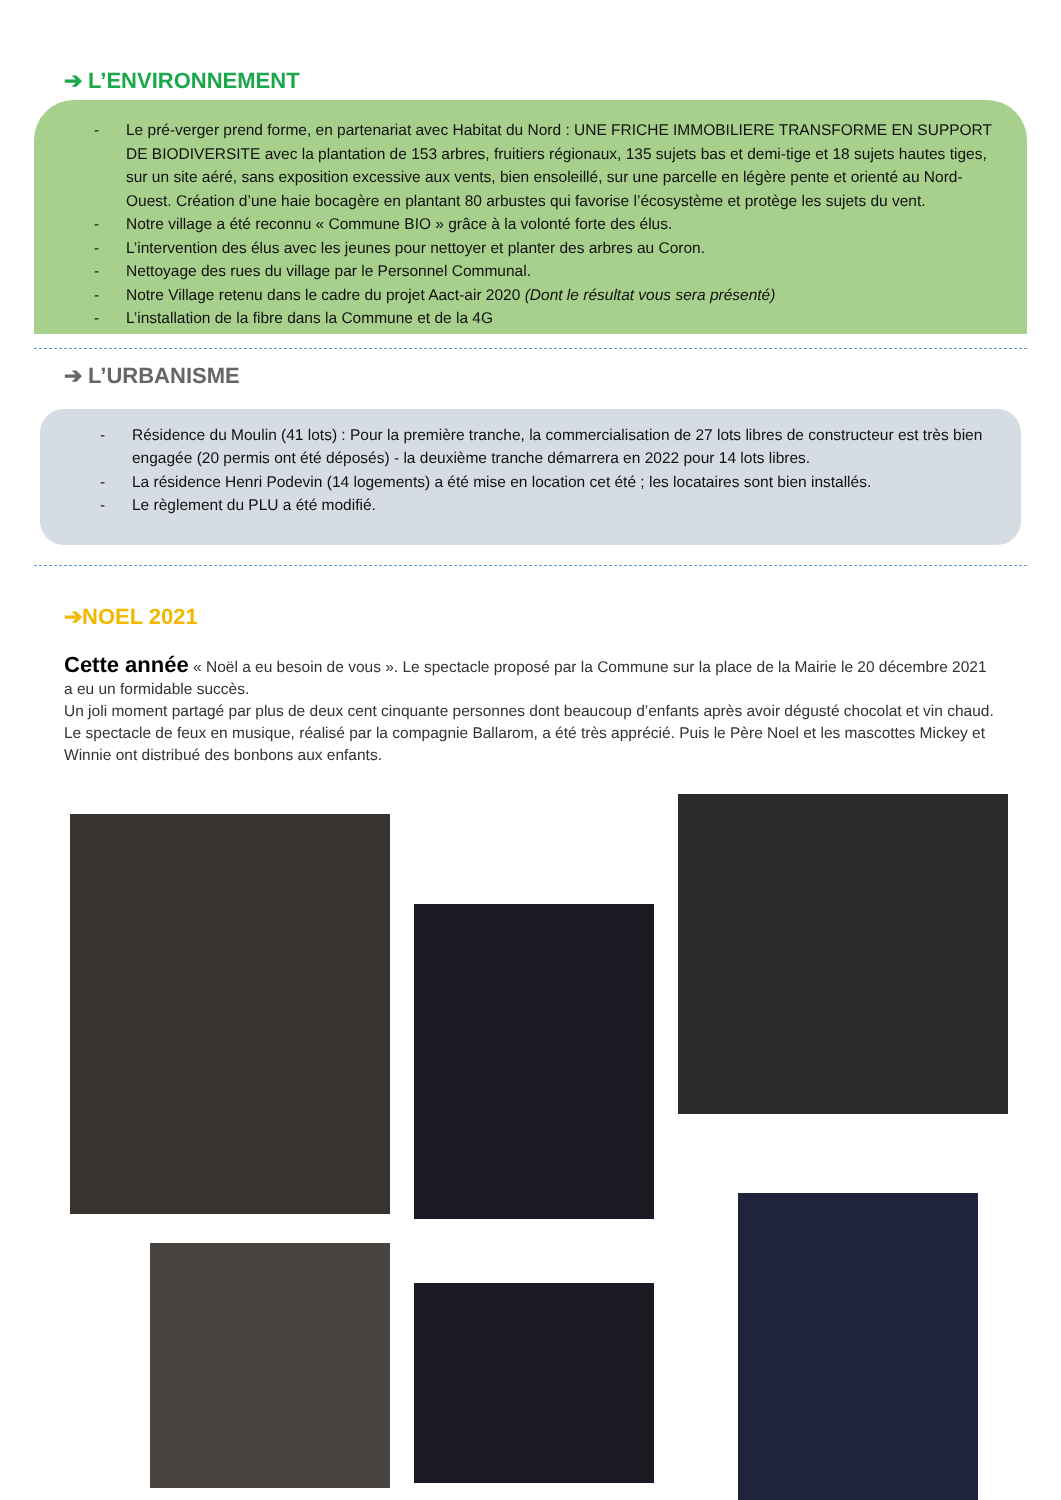➔ L’ENVIRONNEMENT
- Le pré-verger prend forme, en partenariat avec Habitat du Nord : UNE FRICHE IMMOBILIERE TRANSFORME EN SUPPORT DE BIODIVERSITE avec la plantation de 153 arbres, fruitiers régionaux, 135 sujets bas et demi-tige et 18 sujets hautes tiges, sur un site aéré, sans exposition excessive aux vents, bien ensoleillé, sur une parcelle en légère pente et orienté au Nord-Ouest. Création d’une haie bocagère en plantant 80 arbustes qui favorise l’écosystème et protège les sujets du vent.
- Notre village a été reconnu « Commune BIO » grâce à la volonté forte des élus.
- L’intervention des élus avec les jeunes pour nettoyer et planter des arbres au Coron.
- Nettoyage des rues du village par le Personnel Communal.
- Notre Village retenu dans le cadre du projet Aact-air 2020 (Dont le résultat vous sera présenté)
- L’installation de la fibre dans la Commune et de la 4G
➔ L’URBANISME
- Résidence du Moulin (41 lots) : Pour la première tranche, la commercialisation de 27 lots libres de constructeur est très bien engagée (20 permis ont été déposés) - la deuxième tranche démarrera en 2022 pour 14 lots libres.
- La résidence Henri Podevin (14 logements) a été mise en location cet été ; les locataires sont bien installés.
- Le règlement du PLU a été modifié.
➔NOEL 2021
Cette année « Noël a eu besoin de vous ». Le spectacle proposé par la Commune sur la place de la Mairie le 20 décembre 2021 a eu un formidable succès.
Un joli moment partagé par plus de deux cent cinquante personnes dont beaucoup d’enfants après avoir dégusté chocolat et vin chaud. Le spectacle de feux en musique, réalisé par la compagnie Ballarom, a été très apprécié. Puis le Père Noel et les mascottes Mickey et Winnie ont distribué des bonbons aux enfants.